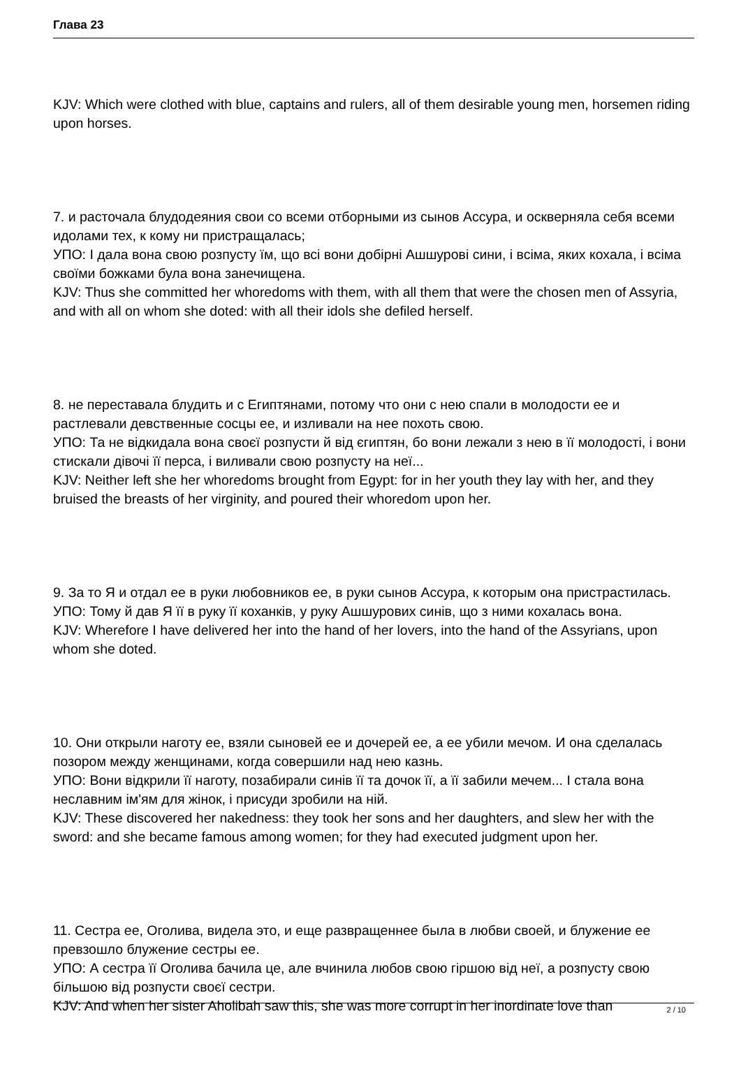Глава 23
KJV: Which were clothed with blue, captains and rulers, all of them desirable young men, horsemen riding upon horses.
7. и расточала блудодеяния свои со всеми отборными из сынов Ассура, и оскверняла себя всеми идолами тех, к кому ни пристращалась;
УПО: І дала вона свою розпусту їм, що всі вони добірні Ашшурові сини, і всіма, яких кохала, і всіма своїми божками була вона занечищена.
KJV: Thus she committed her whoredoms with them, with all them that were the chosen men of Assyria, and with all on whom she doted: with all their idols she defiled herself.
8. не переставала блудить и с Египтянами, потому что они с нею спали в молодости ее и растлевали девственные сосцы ее, и изливали на нее похоть свою.
УПО: Та не відкидала вона своєї розпусти й від єгиптян, бо вони лежали з нею в її молодості, і вони стискали дівочі її перса, і виливали свою розпусту на неї...
KJV: Neither left she her whoredoms brought from Egypt: for in her youth they lay with her, and they bruised the breasts of her virginity, and poured their whoredom upon her.
9. За то Я и отдал ее в руки любовников ее, в руки сынов Ассура, к которым она пристрастилась.
УПО: Тому й дав Я її в руку її коханків, у руку Ашшурових синів, що з ними кохалась вона.
KJV: Wherefore I have delivered her into the hand of her lovers, into the hand of the Assyrians, upon whom she doted.
10. Они открыли наготу ее, взяли сыновей ее и дочерей ее, а ее убили мечом. И она сделалась позором между женщинами, когда совершили над нею казнь.
УПО: Вони відкрили її наготу, позабирали синів її та дочок її, а її забили мечем... І стала вона неславним ім'ям для жінок, і присуди зробили на ній.
KJV: These discovered her nakedness: they took her sons and her daughters, and slew her with the sword: and she became famous among women; for they had executed judgment upon her.
11. Сестра ее, Оголива, видела это, и еще развращеннее была в любви своей, и блужение ее превзошло блужение сестры ее.
УПО: А сестра її Оголива бачила це, але вчинила любов свою гіршою від неї, а розпусту свою більшою від розпусти своєї сестри.
KJV: And when her sister Aholibah saw this, she was more corrupt in her inordinate love than
2 / 10